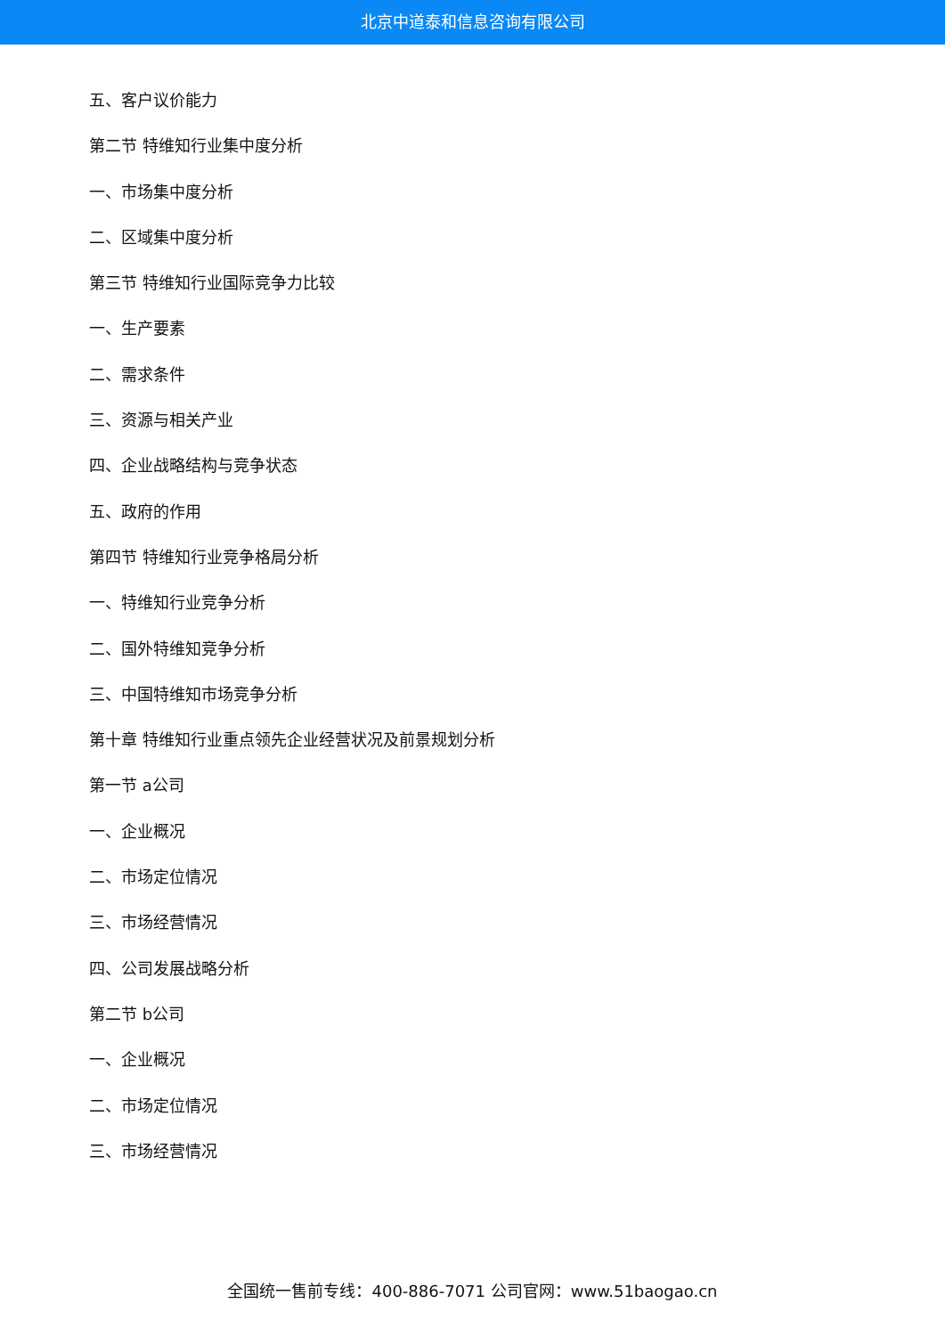北京中道泰和信息咨询有限公司
五、客户议价能力
第二节 特维知行业集中度分析
一、市场集中度分析
二、区域集中度分析
第三节 特维知行业国际竞争力比较
一、生产要素
二、需求条件
三、资源与相关产业
四、企业战略结构与竞争状态
五、政府的作用
第四节 特维知行业竞争格局分析
一、特维知行业竞争分析
二、国外特维知竞争分析
三、中国特维知市场竞争分析
第十章 特维知行业重点领先企业经营状况及前景规划分析
第一节 a公司
一、企业概况
二、市场定位情况
三、市场经营情况
四、公司发展战略分析
第二节 b公司
一、企业概况
二、市场定位情况
三、市场经营情况
全国统一售前专线：400-886-7071 公司官网：www.51baogao.cn